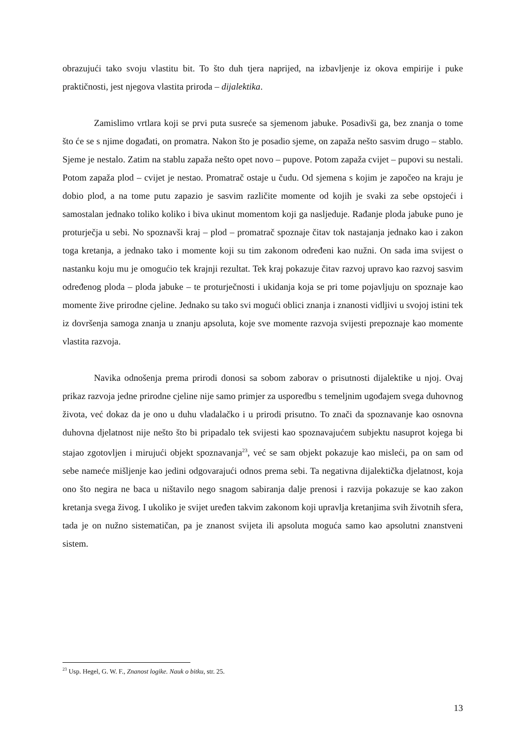obrazujući tako svoju vlastitu bit. To što duh tjera naprijed, na izbavljenje iz okova empirije i puke praktičnosti, jest njegova vlastita priroda – dijalektika.
Zamislimo vrtlara koji se prvi puta susreće sa sjemenom jabuke. Posadivši ga, bez znanja o tome što će se s njime događati, on promatra. Nakon što je posadio sjeme, on zapaža nešto sasvim drugo – stablo. Sjeme je nestalo. Zatim na stablu zapaža nešto opet novo – pupove. Potom zapaža cvijet – pupovi su nestali. Potom zapaža plod – cvijet je nestao. Promatrač ostaje u čudu. Od sjemena s kojim je započeo na kraju je dobio plod, a na tome putu zapazio je sasvim različite momente od kojih je svaki za sebe opstojeći i samostalan jednako toliko koliko i biva ukinut momentom koji ga nasljeduje. Rađanje ploda jabuke puno je proturječja u sebi. No spoznavši kraj – plod – promatrač spoznaje čitav tok nastajanja jednako kao i zakon toga kretanja, a jednako tako i momente koji su tim zakonom određeni kao nužni. On sada ima svijest o nastanku koju mu je omogućio tek krajnji rezultat. Tek kraj pokazuje čitav razvoj upravo kao razvoj sasvim određenog ploda – ploda jabuke – te proturječnosti i ukidanja koja se pri tome pojavljuju on spoznaje kao momente žive prirodne cjeline. Jednako su tako svi mogući oblici znanja i znanosti vidljivi u svojoj istini tek iz dovršenja samoga znanja u znanju apsoluta, koje sve momente razvoja svijesti prepoznaje kao momente vlastita razvoja.
Navika odnošenja prema prirodi donosi sa sobom zaborav o prisutnosti dijalektike u njoj. Ovaj prikaz razvoja jedne prirodne cjeline nije samo primjer za usporedbu s temeljnim ugođajem svega duhovnog života, već dokaz da je ono u duhu vladalačko i u prirodi prisutno. To znači da spoznavanje kao osnovna duhovna djelatnost nije nešto što bi pripadalo tek svijesti kao spoznavajućem subjektu nasuprot kojega bi stajao zgotovljen i mirujući objekt spoznavanja<sup>23</sup>, već se sam objekt pokazuje kao misleći, pa on sam od sebe nameće mišljenje kao jedini odgovarajući odnos prema sebi. Ta negativna dijalektička djelatnost, koja ono što negira ne baca u ništavilo nego snagom sabiranja dalje prenosi i razvija pokazuje se kao zakon kretanja svega živog. I ukoliko je svijet uređen takvim zakonom koji upravlja kretanjima svih životnih sfera, tada je on nužno sistematičan, pa je znanost svijeta ili apsoluta moguća samo kao apsolutni znanstveni sistem.
<sup>23</sup> Usp. Hegel, G. W. F., Znanost logike. Nauk o bitku, str. 25.
13